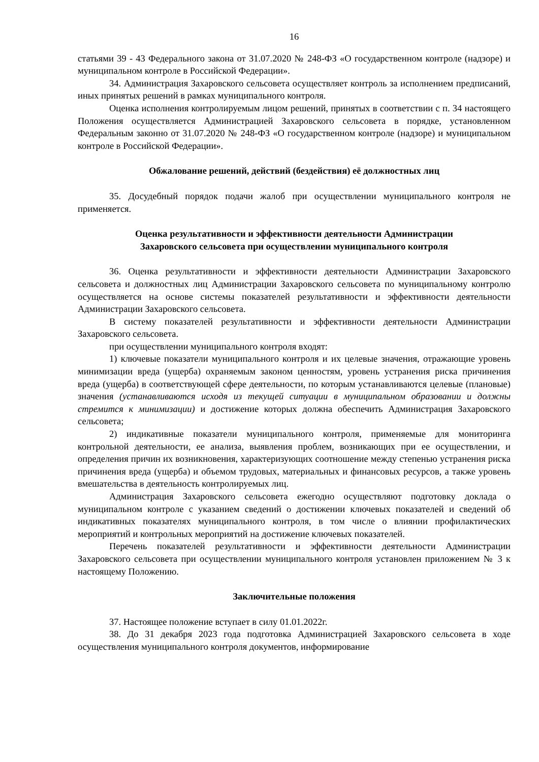16
статьями 39 - 43 Федерального закона от 31.07.2020 № 248-ФЗ «О государственном контроле (надзоре) и муниципальном контроле в Российской Федерации».
34. Администрация Захаровского сельсовета осуществляет контроль за исполнением предписаний, иных принятых решений в рамках муниципального контроля.
Оценка исполнения контролируемым лицом решений, принятых в соответствии с п. 34 настоящего Положения осуществляется Администрацией Захаровского сельсовета в порядке, установленном Федеральным законно от 31.07.2020 № 248-ФЗ «О государственном контроле (надзоре) и муниципальном контроле в Российской Федерации».
Обжалование решений, действий (бездействия) её должностных лиц
35. Досудебный порядок подачи жалоб при осуществлении муниципального контроля не применяется.
Оценка результативности и эффективности деятельности Администрации
Захаровского сельсовета при осуществлении муниципального контроля
36. Оценка результативности и эффективности деятельности Администрации Захаровского сельсовета и должностных лиц Администрации Захаровского сельсовета по муниципальному контролю осуществляется на основе системы показателей результативности и эффективности деятельности Администрации Захаровского сельсовета.
В систему показателей результативности и эффективности деятельности Администрации Захаровского сельсовета.
при осуществлении муниципального контроля входят:
1) ключевые показатели муниципального контроля и их целевые значения, отражающие уровень минимизации вреда (ущерба) охраняемым законом ценностям, уровень устранения риска причинения вреда (ущерба) в соответствующей сфере деятельности, по которым устанавливаются целевые (плановые) значения (устанавливаются исходя из текущей ситуации в муниципальном образовании и должны стремится к минимизации) и достижение которых должна обеспечить Администрация Захаровского сельсовета;
2) индикативные показатели муниципального контроля, применяемые для мониторинга контрольной деятельности, ее анализа, выявления проблем, возникающих при ее осуществлении, и определения причин их возникновения, характеризующих соотношение между степенью устранения риска причинения вреда (ущерба) и объемом трудовых, материальных и финансовых ресурсов, а также уровень вмешательства в деятельность контролируемых лиц.
Администрация Захаровского сельсовета ежегодно осуществляют подготовку доклада о муниципальном контроле с указанием сведений о достижении ключевых показателей и сведений об индикативных показателях муниципального контроля, в том числе о влиянии профилактических мероприятий и контрольных мероприятий на достижение ключевых показателей.
Перечень показателей результативности и эффективности деятельности Администрации Захаровского сельсовета при осуществлении муниципального контроля установлен приложением № 3 к настоящему Положению.
Заключительные положения
37. Настоящее положение вступает в силу 01.01.2022г.
38. До 31 декабря 2023 года подготовка Администрацией Захаровского сельсовета в ходе осуществления муниципального контроля документов, информирование